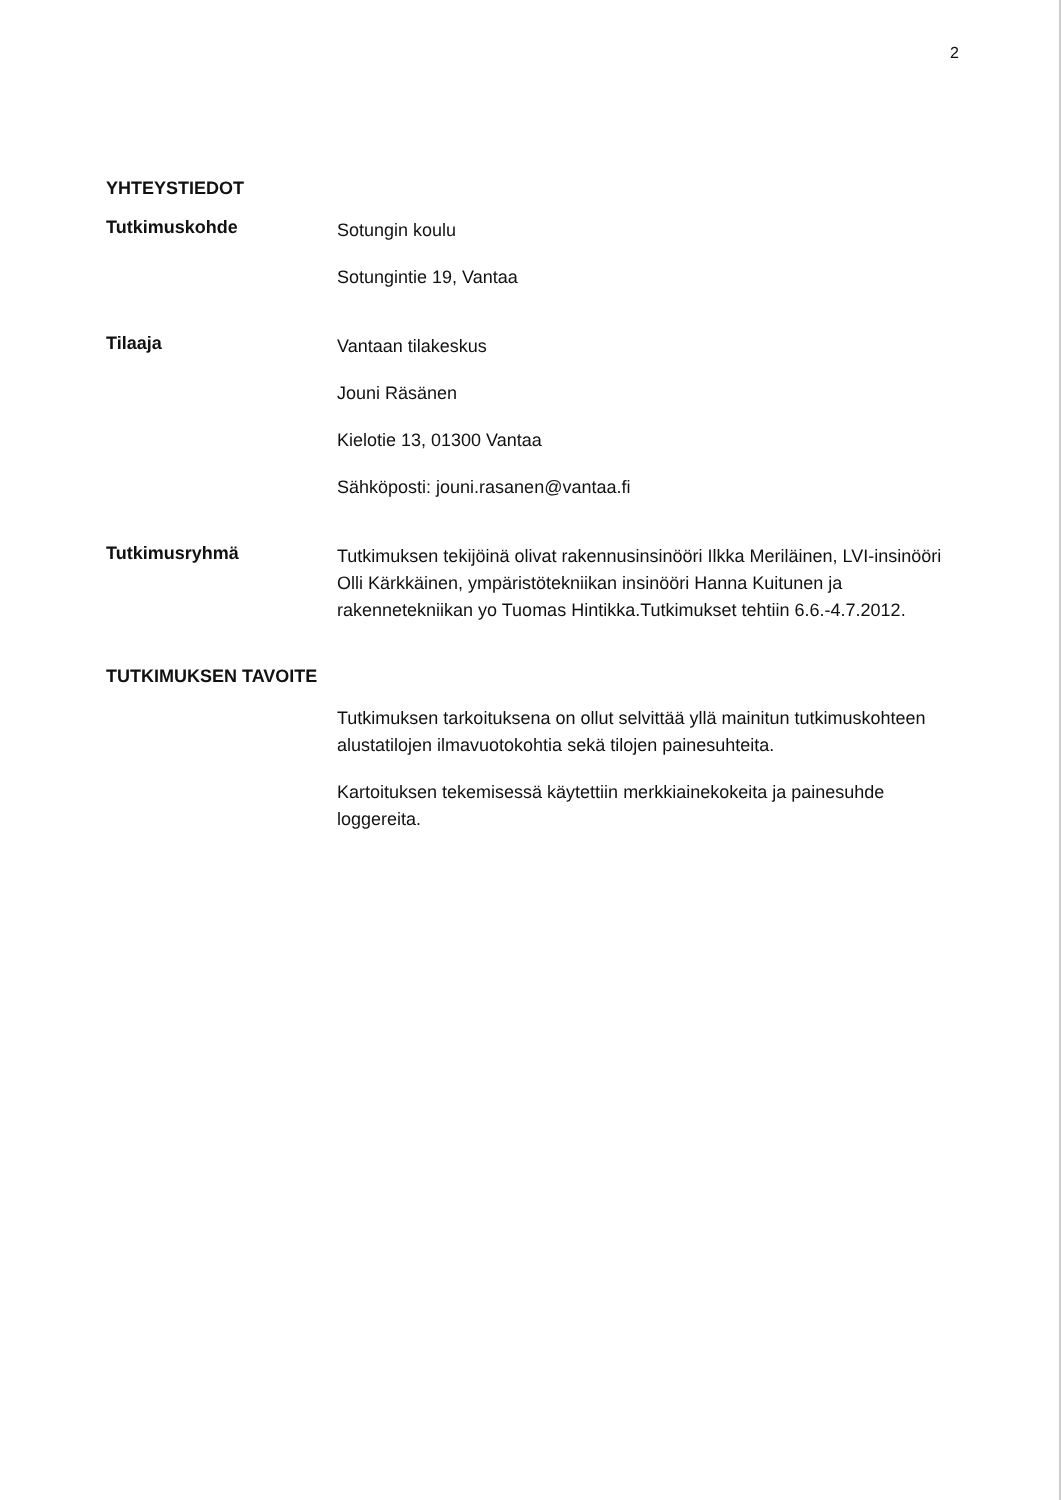2
YHTEYSTIEDOT
Tutkimuskohde
Sotungin koulu
Sotungintie 19, Vantaa
Tilaaja
Vantaan tilakeskus
Jouni Räsänen
Kielotie 13, 01300 Vantaa
Sähköposti: jouni.rasanen@vantaa.fi
Tutkimusryhmä
Tutkimuksen tekijöinä olivat rakennusinsinööri Ilkka Meriläinen, LVI-insinööri Olli Kärkkäinen, ympäristötekniikan insinööri Hanna Kuitunen ja rakennetekniikan yo Tuomas Hintikka.Tutkimukset tehtiin 6.6.-4.7.2012.
TUTKIMUKSEN TAVOITE
Tutkimuksen tarkoituksena on ollut selvittää yllä mainitun tutkimuskohteen alustatilojen ilmavuotokohtia sekä tilojen painesuhteita.
Kartoituksen tekemisessä käytettiin merkkiainekokeita ja painesuhde loggereita.